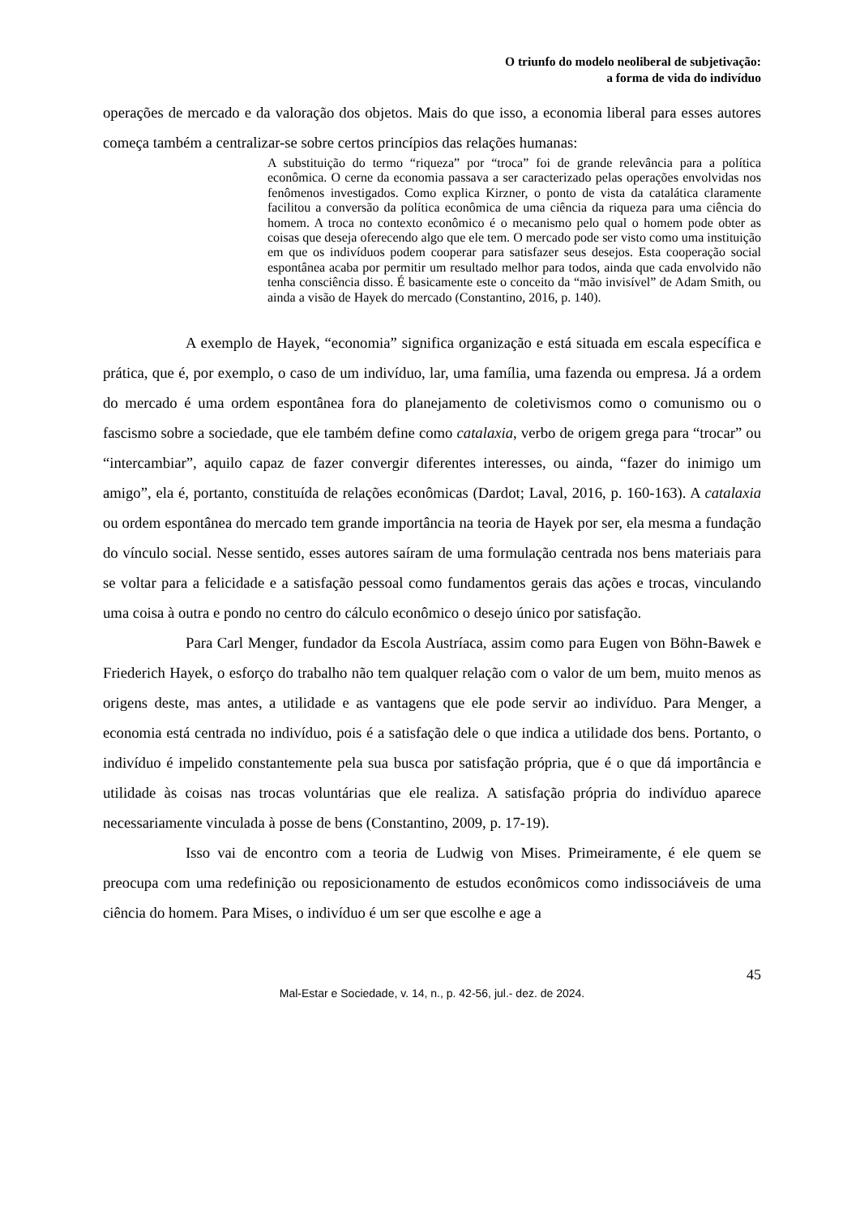O triunfo do modelo neoliberal de subjetivação:
a forma de vida do indivíduo
operações de mercado e da valoração dos objetos. Mais do que isso, a economia liberal para esses autores começa também a centralizar-se sobre certos princípios das relações humanas:
A substituição do termo “riqueza” por “troca” foi de grande relevância para a política econômica. O cerne da economia passava a ser caracterizado pelas operações envolvidas nos fenômenos investigados. Como explica Kirzner, o ponto de vista da catalática claramente facilitou a conversão da política econômica de uma ciência da riqueza para uma ciência do homem. A troca no contexto econômico é o mecanismo pelo qual o homem pode obter as coisas que deseja oferecendo algo que ele tem. O mercado pode ser visto como uma instituição em que os indivíduos podem cooperar para satisfazer seus desejos. Esta cooperação social espontânea acaba por permitir um resultado melhor para todos, ainda que cada envolvido não tenha consciência disso. É basicamente este o conceito da “mão invisível” de Adam Smith, ou ainda a visão de Hayek do mercado (Constantino, 2016, p. 140).
A exemplo de Hayek, “economia” significa organização e está situada em escala específica e prática, que é, por exemplo, o caso de um indivíduo, lar, uma família, uma fazenda ou empresa. Já a ordem do mercado é uma ordem espontânea fora do planejamento de coletivismos como o comunismo ou o fascismo sobre a sociedade, que ele também define como catalaxia, verbo de origem grega para “trocar” ou “intercambiar”, aquilo capaz de fazer convergir diferentes interesses, ou ainda, “fazer do inimigo um amigo”, ela é, portanto, constituída de relações econômicas (Dardot; Laval, 2016, p. 160-163). A catalaxia ou ordem espontânea do mercado tem grande importância na teoria de Hayek por ser, ela mesma a fundação do vínculo social. Nesse sentido, esses autores saíram de uma formulação centrada nos bens materiais para se voltar para a felicidade e a satisfação pessoal como fundamentos gerais das ações e trocas, vinculando uma coisa à outra e pondo no centro do cálculo econômico o desejo único por satisfação.
Para Carl Menger, fundador da Escola Austríaca, assim como para Eugen von Böhn-Bawek e Friederich Hayek, o esforço do trabalho não tem qualquer relação com o valor de um bem, muito menos as origens deste, mas antes, a utilidade e as vantagens que ele pode servir ao indivíduo. Para Menger, a economia está centrada no indivíduo, pois é a satisfação dele o que indica a utilidade dos bens. Portanto, o indivíduo é impelido constantemente pela sua busca por satisfação própria, que é o que dá importância e utilidade às coisas nas trocas voluntárias que ele realiza. A satisfação própria do indivíduo aparece necessariamente vinculada à posse de bens (Constantino, 2009, p. 17-19).
Isso vai de encontro com a teoria de Ludwig von Mises. Primeiramente, é ele quem se preocupa com uma redefinição ou reposicionamento de estudos econômicos como indissociáveis de uma ciência do homem. Para Mises, o indivíduo é um ser que escolhe e age a
45
Mal-Estar e Sociedade, v. 14, n., p. 42-56, jul.- dez. de 2024.